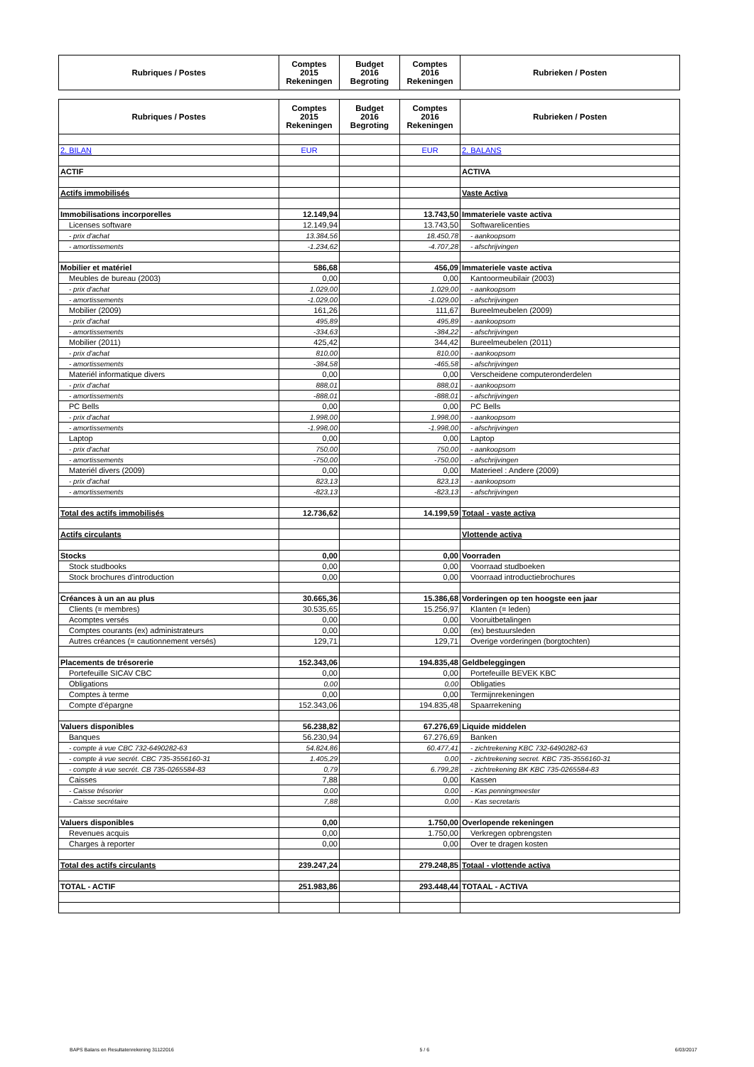| Rubriques / Postes | Comptes 2015 Rekeningen | Budget 2016 Begroting | Comptes 2016 Rekeningen | Rubrieken / Posten |
| --- | --- | --- | --- | --- |
| Rubriques / Postes | Comptes 2015 Rekeningen | Budget 2016 Begroting | Comptes 2016 Rekeningen | Rubrieken / Posten |
| --- | --- | --- | --- | --- |
| 2. BILAN | EUR | | EUR | 2. BALANS |
| ACTIF | | | | ACTIVA |
| Actifs immobilisés | | | | Vaste Activa |
| Immobilisations incorporelles | 12.149,94 | | 13.743,50 | Immateriele vaste activa |
| Licenses software | 12.149,94 | | 13.743,50 | Softwarelicenties |
| - prix d'achat | 13.384,56 | | 18.450,78 | - aankoopsom |
| - amortissements | -1.234,62 | | -4.707,28 | - afschrijvingen |
| Mobilier et matériel | 586,68 | | 456,09 | Immateriele vaste activa |
| Meubles de bureau (2003) | 0,00 | | 0,00 | Kantoormeubilair (2003) |
| - prix d'achat | 1.029,00 | | 1.029,00 | - aankoopsom |
| - amortissements | -1.029,00 | | -1.029,00 | - afschrijvingen |
| Mobilier (2009) | 161,26 | | 111,67 | Bureelmeubelen (2009) |
| - prix d'achat | 495,89 | | 495,89 | - aankoopsom |
| - amortissements | -334,63 | | -384,22 | - afschrijvingen |
| Mobilier (2011) | 425,42 | | 344,42 | Bureelmeubelen (2011) |
| - prix d'achat | 810,00 | | 810,00 | - aankoopsom |
| - amortissements | -384,58 | | -465,58 | - afschrijvingen |
| Materiél informatique divers | 0,00 | | 0,00 | Verscheidene computeronderdelen |
| - prix d'achat | 888,01 | | 888,01 | - aankoopsom |
| - amortissements | -888,01 | | -888,01 | - afschrijvingen |
| PC Bells | 0,00 | | 0,00 | PC Bells |
| - prix d'achat | 1.998,00 | | 1.998,00 | - aankoopsom |
| - amortissements | -1.998,00 | | -1.998,00 | - afschrijvingen |
| Laptop | 0,00 | | 0,00 | Laptop |
| - prix d'achat | 750,00 | | 750,00 | - aankoopsom |
| - amortissements | -750,00 | | -750,00 | - afschrijvingen |
| Materiél divers (2009) | 0,00 | | 0,00 | Materieel : Andere (2009) |
| - prix d'achat | 823,13 | | 823,13 | - aankoopsom |
| - amortissements | -823,13 | | -823,13 | - afschrijvingen |
| Total des actifs immobilisés | 12.736,62 | | 14.199,59 | Totaal - vaste activa |
| Actifs circulants | | | | Vlottende activa |
| Stocks | 0,00 | | 0,00 | Voorraden |
| Stock studbooks | 0,00 | | 0,00 | Voorraad studboeken |
| Stock brochures d'introduction | 0,00 | | 0,00 | Voorraad introductiebrochures |
| Créances à un an au plus | 30.665,36 | | 15.386,68 | Vorderingen op ten hoogste een jaar |
| Clients (= membres) | 30.535,65 | | 15.256,97 | Klanten (= leden) |
| Acomptes versés | 0,00 | | 0,00 | Vooruitbetalingen |
| Comptes courants (ex) administrateurs | 0,00 | | 0,00 | (ex) bestuursleden |
| Autres créances (= cautionnement versés) | 129,71 | | 129,71 | Overige vorderingen (borgtochten) |
| Placements de trésorerie | 152.343,06 | | 194.835,48 | Geldbeleggingen |
| Portefeuille SICAV CBC | 0,00 | | 0,00 | Portefeuille BEVEK KBC |
| Obligations | 0,00 | | 0,00 | Obligaties |
| Comptes à terme | 0,00 | | 0,00 | Termijnrekeningen |
| Compte d'épargne | 152.343,06 | | 194.835,48 | Spaarrekening |
| Valuers disponibles | 56.238,82 | | 67.276,69 | Liquide middelen |
| Banques | 56.230,94 | | 67.276,69 | Banken |
| - compte à vue CBC 732-6490282-63 | 54.824,86 | | 60.477,41 | - zichtrekening KBC 732-6490282-63 |
| - compte à vue secrét. CBC 735-3556160-31 | 1.405,29 | | 0,00 | - zichtrekening secret. KBC 735-3556160-31 |
| - compte à vue secrét. CB 735-0265584-83 | 0,79 | | 6.799,28 | - zichtrekening BK KBC 735-0265584-83 |
| Caisses | 7,88 | | 0,00 | Kassen |
| - Caisse trésorier | 0,00 | | 0,00 | - Kas penningmeester |
| - Caisse secrétaire | 7,88 | | 0,00 | - Kas secretaris |
| Valuers disponibles | 0,00 | | 1.750,00 | Overlopende rekeningen |
| Revenues acquis | 0,00 | | 1.750,00 | Verkregen opbrengsten |
| Charges à reporter | 0,00 | | 0,00 | Over te dragen kosten |
| Total des actifs circulants | 239.247,24 | | 279.248,85 | Totaal - vlottende activa |
| TOTAL - ACTIF | 251.983,86 | | 293.448,44 | TOTAAL - ACTIVA |
BAPS Balans en Resultatenrekening 31122016 5 / 6 6/03/2017